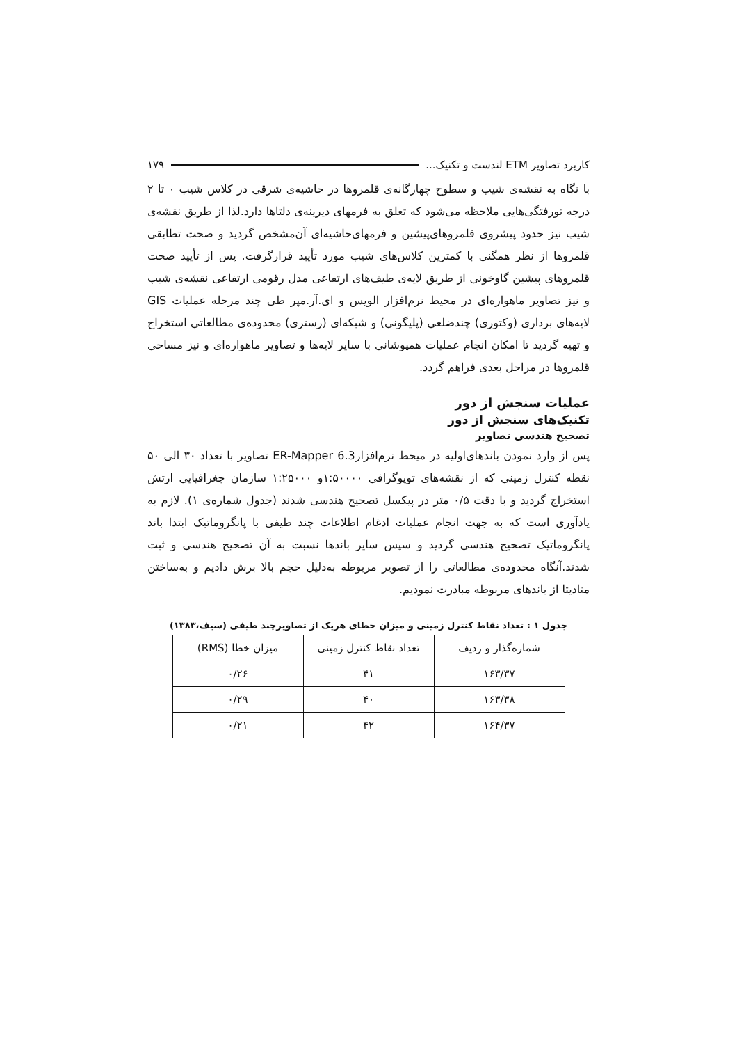کاربرد تصاویر ETM لندست و تکنیک... ۱۷۹
با نگاه به نقشه‌ی شیب و سطوح چهارگانه‌ی قلمروها در حاشیه‌ی شرقی در کلاس شیب ۰ تا ۲ درجه تورفتگی‌هایی ملاحظه می‌شود که تعلق به فرمهای دیرینه‌ی دلتاها دارد.لذا از طریق نقشه‌ی شیب نیز حدود پیشروی قلمروهای‌پیشین و فرمهای‌حاشیه‌ای آن‌مشخص گردید و صحت تطابقی قلمروها از نظر همگنی با کمترین کلاس‌های شیب مورد تأیید قرارگرفت. پس از تأیید صحت قلمروهای پیشین گاوخونی از طریق لایه‌ی طیف‌های ارتفاعی مدل رقومی ارتفاعی نقشه‌ی شیب و نیز تصاویر ماهواره‌ای در محیط نرم‌افزار الویس و ای.آر.مپر طی چند مرحله عملیات GIS لایه‌های برداری (وکتوری) چندضلعی (پلیگونی) و شبکه‌ای (رستری) محدوده‌ی مطالعاتی استخراج و تهیه گردید تا امکان انجام عملیات همپوشانی با سایر لایه‌ها و تصاویر ماهواره‌ای و نیز مساحی قلمروها در مراحل بعدی فراهم گردد.
عملیات سنجش از دور
تکنیک‌های سنجش از دور
تصحیح هندسی تصاویر
پس از وارد نمودن باندهای‌اولیه در میحط نرم‌افزارER-Mapper 6.3 تصاویر با تعداد ۳۰ الی ۵۰ نقطه کنترل زمینی که از نقشه‌های توپوگرافی ۱:۵۰۰۰۰و ۱:۲۵۰۰۰ سازمان جغرافیایی ارتش استخراج گردید و با دقت ۰/۵ متر در پیکسل تصحیح هندسی شدند (جدول شماره‌ی ۱). لازم به یادآوری است که به جهت انجام عملیات ادغام اطلاعات چند طیفی با پانگروماتیک ابتدا باند پانگروماتیک تصحیح هندسی گردید و سپس سایر باندها نسبت به آن تصحیح هندسی و ثبت شدند.آنگاه محدوده‌ی مطالعاتی را از تصویر مربوطه به‌دلیل حجم بالا برش دادیم و به‌ساختن متادیتا از باندهای مربوطه مبادرت نمودیم.
جدول ۱ : تعداد نقاط کنترل زمینی و میزان خطای هریک از تصاویرچند طیفی (سیف،۱۳۸۳)
| شماره‌گذار و ردیف | تعداد نقاط کنترل زمینی | میزان خطا (RMS) |
| --- | --- | --- |
| ۱۶۳/۳۷ | ۴۱ | ۰/۲۶ |
| ۱۶۳/۳۸ | ۴۰ | ۰/۲۹ |
| ۱۶۴/۳۷ | ۴۲ | ۰/۲۱ |